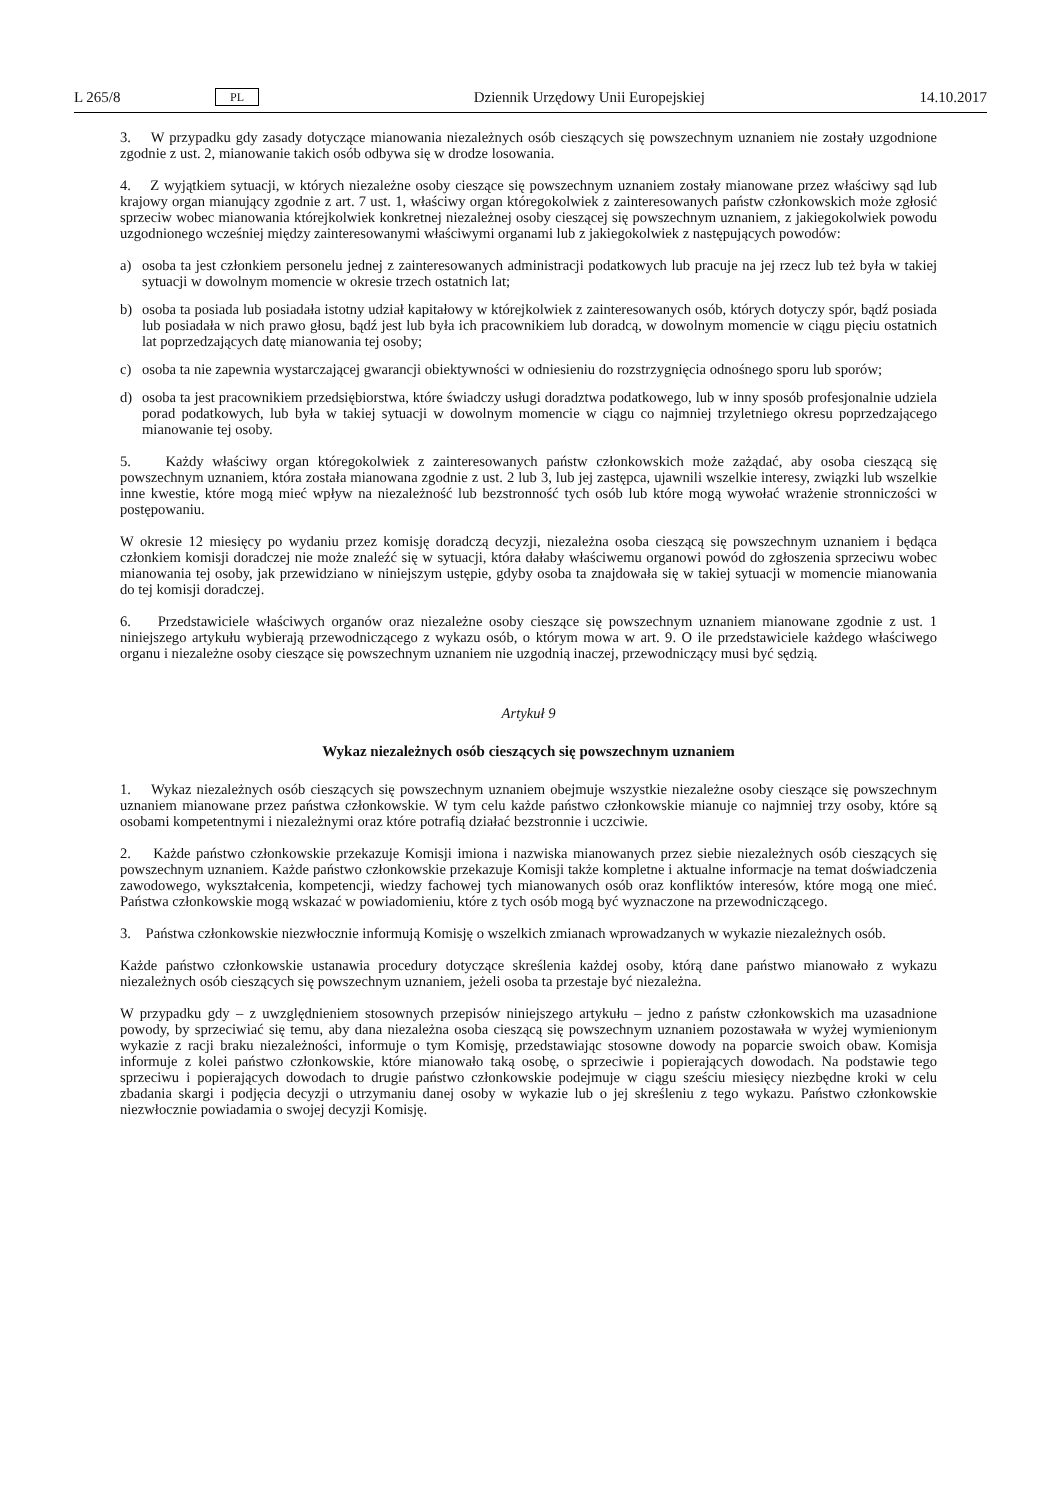L 265/8 PL Dziennik Urzędowy Unii Europejskiej 14.10.2017
3. W przypadku gdy zasady dotyczące mianowania niezależnych osób cieszących się powszechnym uznaniem nie zostały uzgodnione zgodnie z ust. 2, mianowanie takich osób odbywa się w drodze losowania.
4. Z wyjątkiem sytuacji, w których niezależne osoby cieszące się powszechnym uznaniem zostały mianowane przez właściwy sąd lub krajowy organ mianujący zgodnie z art. 7 ust. 1, właściwy organ któregokolwiek z zainteresowanych państw członkowskich może zgłosić sprzeciw wobec mianowania którejkolwiek konkretnej niezależnej osoby cieszącej się powszechnym uznaniem, z jakiegokolwiek powodu uzgodnionego wcześniej między zainteresowanymi właściwymi organami lub z jakiegokolwiek z następujących powodów:
a) osoba ta jest członkiem personelu jednej z zainteresowanych administracji podatkowych lub pracuje na jej rzecz lub też była w takiej sytuacji w dowolnym momencie w okresie trzech ostatnich lat;
b) osoba ta posiada lub posiadała istotny udział kapitałowy w którejkolwiek z zainteresowanych osób, których dotyczy spór, bądź posiada lub posiadała w nich prawo głosu, bądź jest lub była ich pracownikiem lub doradcą, w dowolnym momencie w ciągu pięciu ostatnich lat poprzedzających datę mianowania tej osoby;
c) osoba ta nie zapewnia wystarczającej gwarancji obiektywności w odniesieniu do rozstrzygnięcia odnośnego sporu lub sporów;
d) osoba ta jest pracownikiem przedsiębiorstwa, które świadczy usługi doradztwa podatkowego, lub w inny sposób profesjonalnie udziela porad podatkowych, lub była w takiej sytuacji w dowolnym momencie w ciągu co najmniej trzyletniego okresu poprzedzającego mianowanie tej osoby.
5. Każdy właściwy organ któregokolwiek z zainteresowanych państw członkowskich może zażądać, aby osoba cieszącą się powszechnym uznaniem, która została mianowana zgodnie z ust. 2 lub 3, lub jej zastępca, ujawnili wszelkie interesy, związki lub wszelkie inne kwestie, które mogą mieć wpływ na niezależność lub bezstronność tych osób lub które mogą wywołać wrażenie stronniczości w postępowaniu.
W okresie 12 miesięcy po wydaniu przez komisję doradczą decyzji, niezależna osoba cieszącą się powszechnym uznaniem i będąca członkiem komisji doradczej nie może znaleźć się w sytuacji, która dałaby właściwemu organowi powód do zgłoszenia sprzeciwu wobec mianowania tej osoby, jak przewidziano w niniejszym ustępie, gdyby osoba ta znajdowała się w takiej sytuacji w momencie mianowania do tej komisji doradczej.
6. Przedstawiciele właściwych organów oraz niezależne osoby cieszące się powszechnym uznaniem mianowane zgodnie z ust. 1 niniejszego artykułu wybierają przewodniczącego z wykazu osób, o którym mowa w art. 9. O ile przedstawiciele każdego właściwego organu i niezależne osoby cieszące się powszechnym uznaniem nie uzgodnią inaczej, przewodniczący musi być sędzią.
Artykuł 9
Wykaz niezależnych osób cieszących się powszechnym uznaniem
1. Wykaz niezależnych osób cieszących się powszechnym uznaniem obejmuje wszystkie niezależne osoby cieszące się powszechnym uznaniem mianowane przez państwa członkowskie. W tym celu każde państwo członkowskie mianuje co najmniej trzy osoby, które są osobami kompetentnymi i niezależnymi oraz które potrafią działać bezstronnie i uczciwie.
2. Każde państwo członkowskie przekazuje Komisji imiona i nazwiska mianowanych przez siebie niezależnych osób cieszących się powszechnym uznaniem. Każde państwo członkowskie przekazuje Komisji także kompletne i aktualne informacje na temat doświadczenia zawodowego, wykształcenia, kompetencji, wiedzy fachowej tych mianowanych osób oraz konfliktów interesów, które mogą one mieć. Państwa członkowskie mogą wskazać w powiadomieniu, które z tych osób mogą być wyznaczone na przewodniczącego.
3. Państwa członkowskie niezwłocznie informują Komisję o wszelkich zmianach wprowadzanych w wykazie niezależnych osób.
Każde państwo członkowskie ustanawia procedury dotyczące skreślenia każdej osoby, którą dane państwo mianowało z wykazu niezależnych osób cieszących się powszechnym uznaniem, jeżeli osoba ta przestaje być niezależna.
W przypadku gdy – z uwzględnieniem stosownych przepisów niniejszego artykułu – jedno z państw członkowskich ma uzasadnione powody, by sprzeciwiać się temu, aby dana niezależna osoba cieszącą się powszechnym uznaniem pozostawała w wyżej wymienionym wykazie z racji braku niezależności, informuje o tym Komisję, przedstawiając stosowne dowody na poparcie swoich obaw. Komisja informuje z kolei państwo członkowskie, które mianowało taką osobę, o sprzeciwie i popierających dowodach. Na podstawie tego sprzeciwu i popierających dowodach to drugie państwo członkowskie podejmuje w ciągu sześciu miesięcy niezbędne kroki w celu zbadania skargi i podjęcia decyzji o utrzymaniu danej osoby w wykazie lub o jej skreśleniu z tego wykazu. Państwo członkowskie niezwłocznie powiadamia o swojej decyzji Komisję.